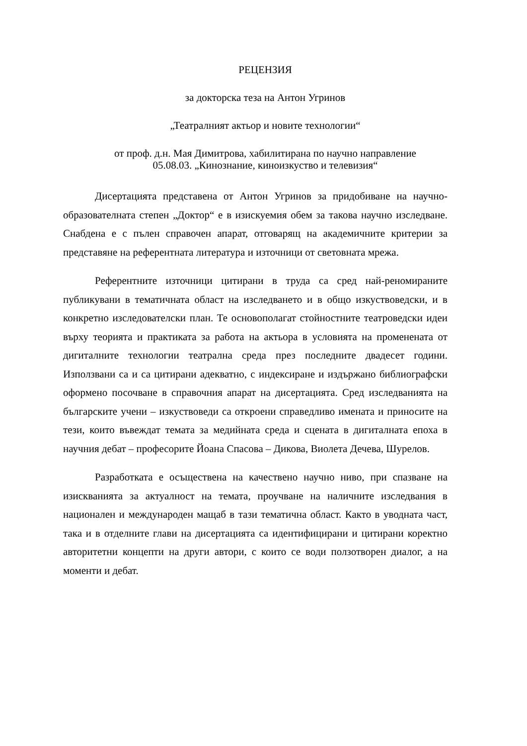РЕЦЕНЗИЯ
за докторска теза на Антон Угринов
„Театралният актьор и новите технологии“
от проф. д.н. Мая Димитрова, хабилитирана по научно направление
05.08.03. „Кинознание, киноизкуство и телевизия“
Дисертацията представена от Антон Угринов за придобиване на научно-образователната степен „Доктор“ е в изискуемия обем за такова научно изследване. Снабдена е с пълен справочен апарат, отговарящ на академичните критерии за представяне на референтната литература и източници от световната мрежа.
Референтните източници цитирани в труда са сред най-реномираните публикувани в тематичната област на изследването и в общо изкуствоведски, и в конкретно изследователски план. Те основополагат стойностните театроведски идеи върху теорията и практиката за работа на актьора в условията на променената от дигиталните технологии театрална среда през последните двадесет години. Използвани са и са цитирани адекватно, с индексиране и издържано библиографски оформено посочване в справочния апарат на дисертацията. Сред изследванията на българските учени – изкуствоведи са откроени справедливо имената и приносите на тези, които въвеждат темата за медийната среда и сцената в дигиталната епоха в научния дебат – професорите Йоана Спасова – Дикова, Виолета Дечева, Шурелов.
Разработката е осъществена на качествено научно ниво, при спазване на изискванията за актуалност на темата, проучване на наличните изследвания в национален и международен мащаб в тази тематична област. Както в уводната част, така и в отделните глави на дисертацията са идентифицирани и цитирани коректно авторитетни концепти на други автори, с които се води ползотворен диалог, а на моменти и дебат.